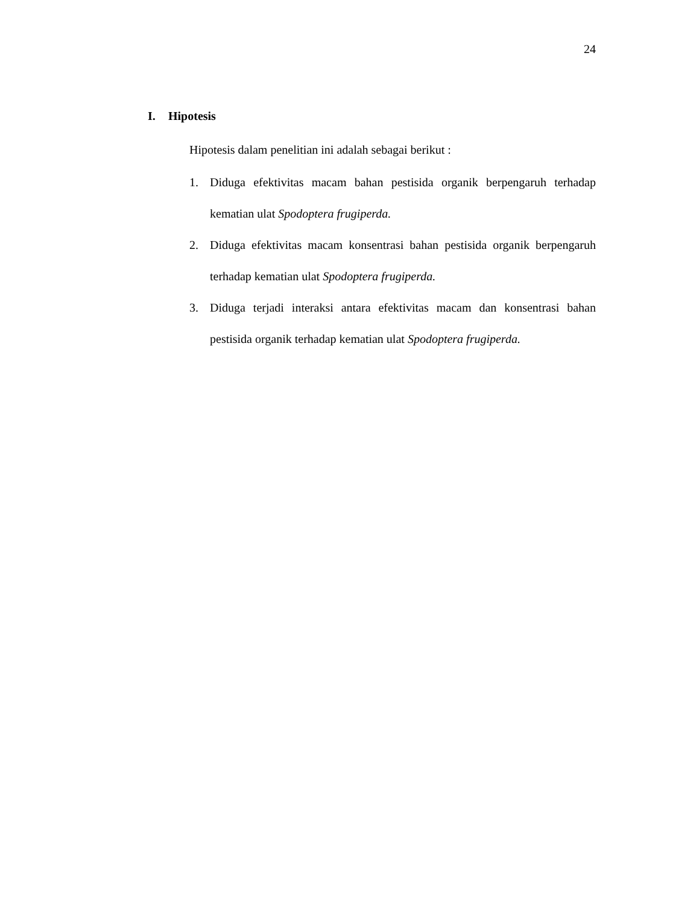24
I. Hipotesis
Hipotesis dalam penelitian ini adalah sebagai berikut :
1. Diduga efektivitas macam bahan pestisida organik berpengaruh terhadap kematian ulat Spodoptera frugiperda.
2. Diduga efektivitas macam konsentrasi bahan pestisida organik berpengaruh terhadap kematian ulat Spodoptera frugiperda.
3. Diduga terjadi interaksi antara efektivitas macam dan konsentrasi bahan pestisida organik terhadap kematian ulat Spodoptera frugiperda.